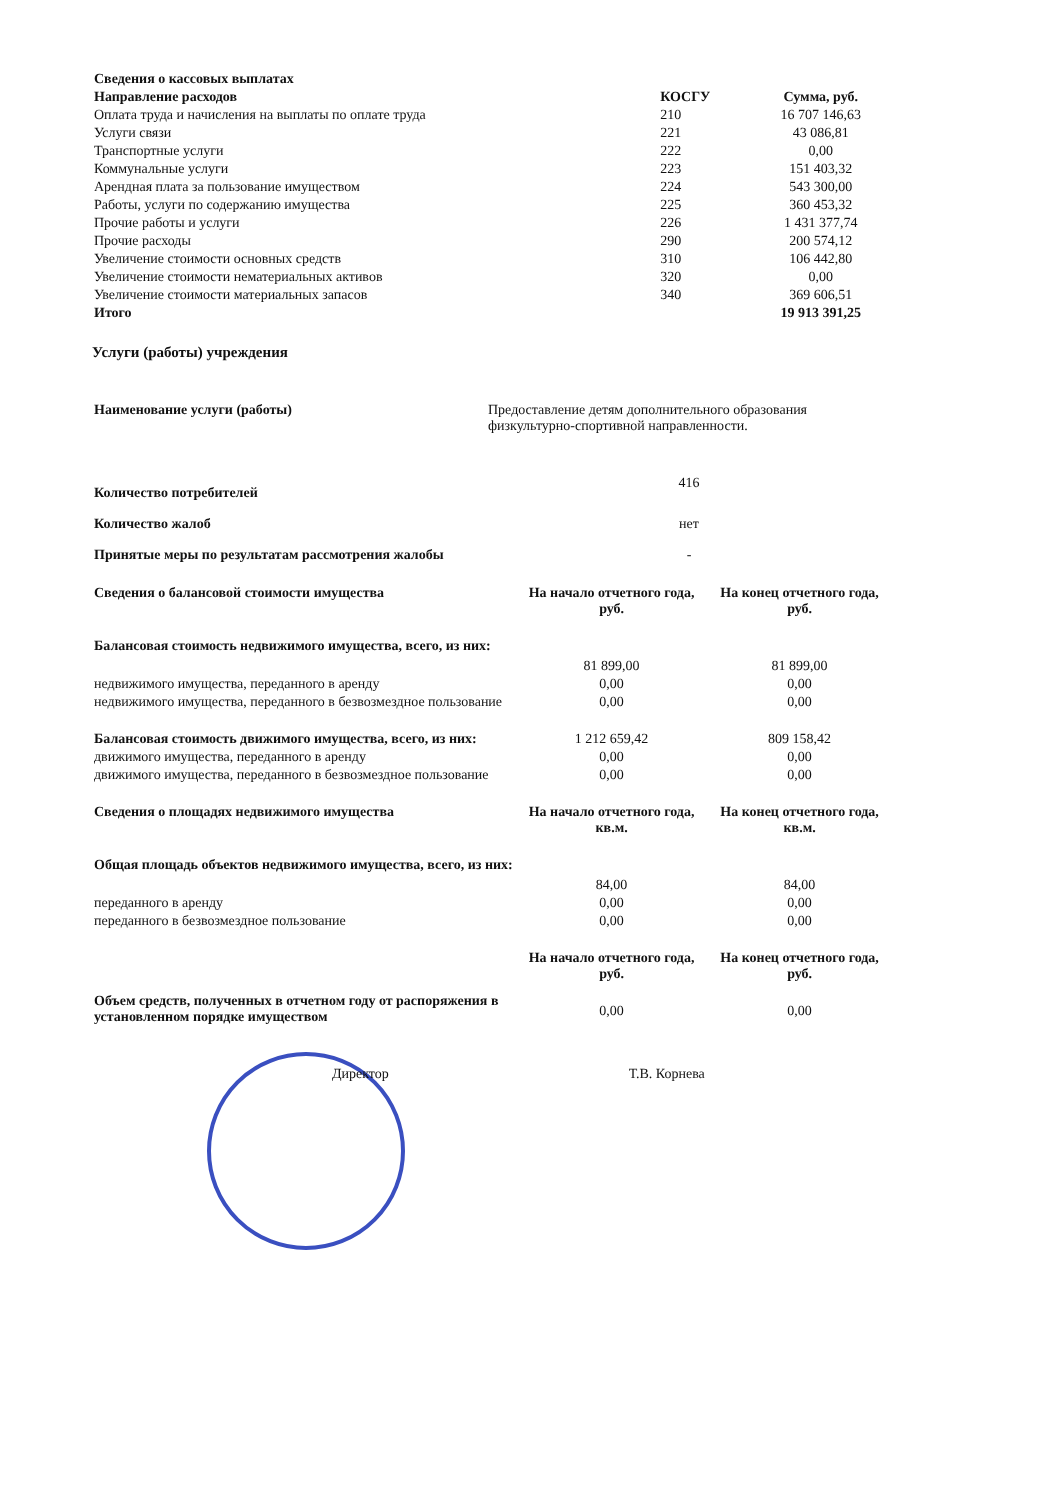| Сведения о кассовых выплатах | | |
| --- | --- | --- |
| Направление расходов | КОСГУ | Сумма, руб. |
| Оплата труда и начисления на выплаты по оплате труда | 210 | 16 707 146,63 |
| Услуги связи | 221 | 43 086,81 |
| Транспортные услуги | 222 | 0,00 |
| Коммунальные услуги | 223 | 151 403,32 |
| Арендная плата за пользование имуществом | 224 | 543 300,00 |
| Работы, услуги по содержанию имущества | 225 | 360 453,32 |
| Прочие работы и услуги | 226 | 1 431 377,74 |
| Прочие расходы | 290 | 200 574,12 |
| Увеличение стоимости основных средств | 310 | 106 442,80 |
| Увеличение стоимости нематериальных активов | 320 | 0,00 |
| Увеличение стоимости материальных запасов | 340 | 369 606,51 |
| Итого | | 19 913 391,25 |
Услуги (работы) учреждения
| Наименование услуги (работы) | Предоставление детям дополнительного образования физкультурно-спортивной направленности. |
| Количество потребителей | 416 |
| Количество жалоб | нет |
| Принятые меры по результатам рассмотрения жалобы | - |
| Сведения о балансовой стоимости имущества | На начало отчетного года, руб. | На конец отчетного года, руб. |
| --- | --- | --- |
| Балансовая стоимость недвижимого имущества, всего, из них: | 81 899,00 | 81 899,00 |
| недвижимого имущества, переданного в аренду | 0,00 | 0,00 |
| недвижимого имущества, переданного в безвозмездное пользование | 0,00 | 0,00 |
| Балансовая стоимость движимого имущества, всего, из них: | 1 212 659,42 | 809 158,42 |
| движимого имущества, переданного в аренду | 0,00 | 0,00 |
| движимого имущества, переданного в безвозмездное пользование | 0,00 | 0,00 |
| Сведения о площадях недвижимого имущества | На начало отчетного года, кв.м. | На конец отчетного года, кв.м. |
| Общая площадь объектов недвижимого имущества, всего, из них: | 84,00 | 84,00 |
| переданного в аренду | 0,00 | 0,00 |
| переданного в безвозмездное пользование | 0,00 | 0,00 |
| | На начало отчетного года, руб. | На конец отчетного года, руб. |
| Объем средств, полученных в отчетном году от распоряжения в установленном порядке имуществом | 0,00 | 0,00 |
Директор Т.В. Корнева